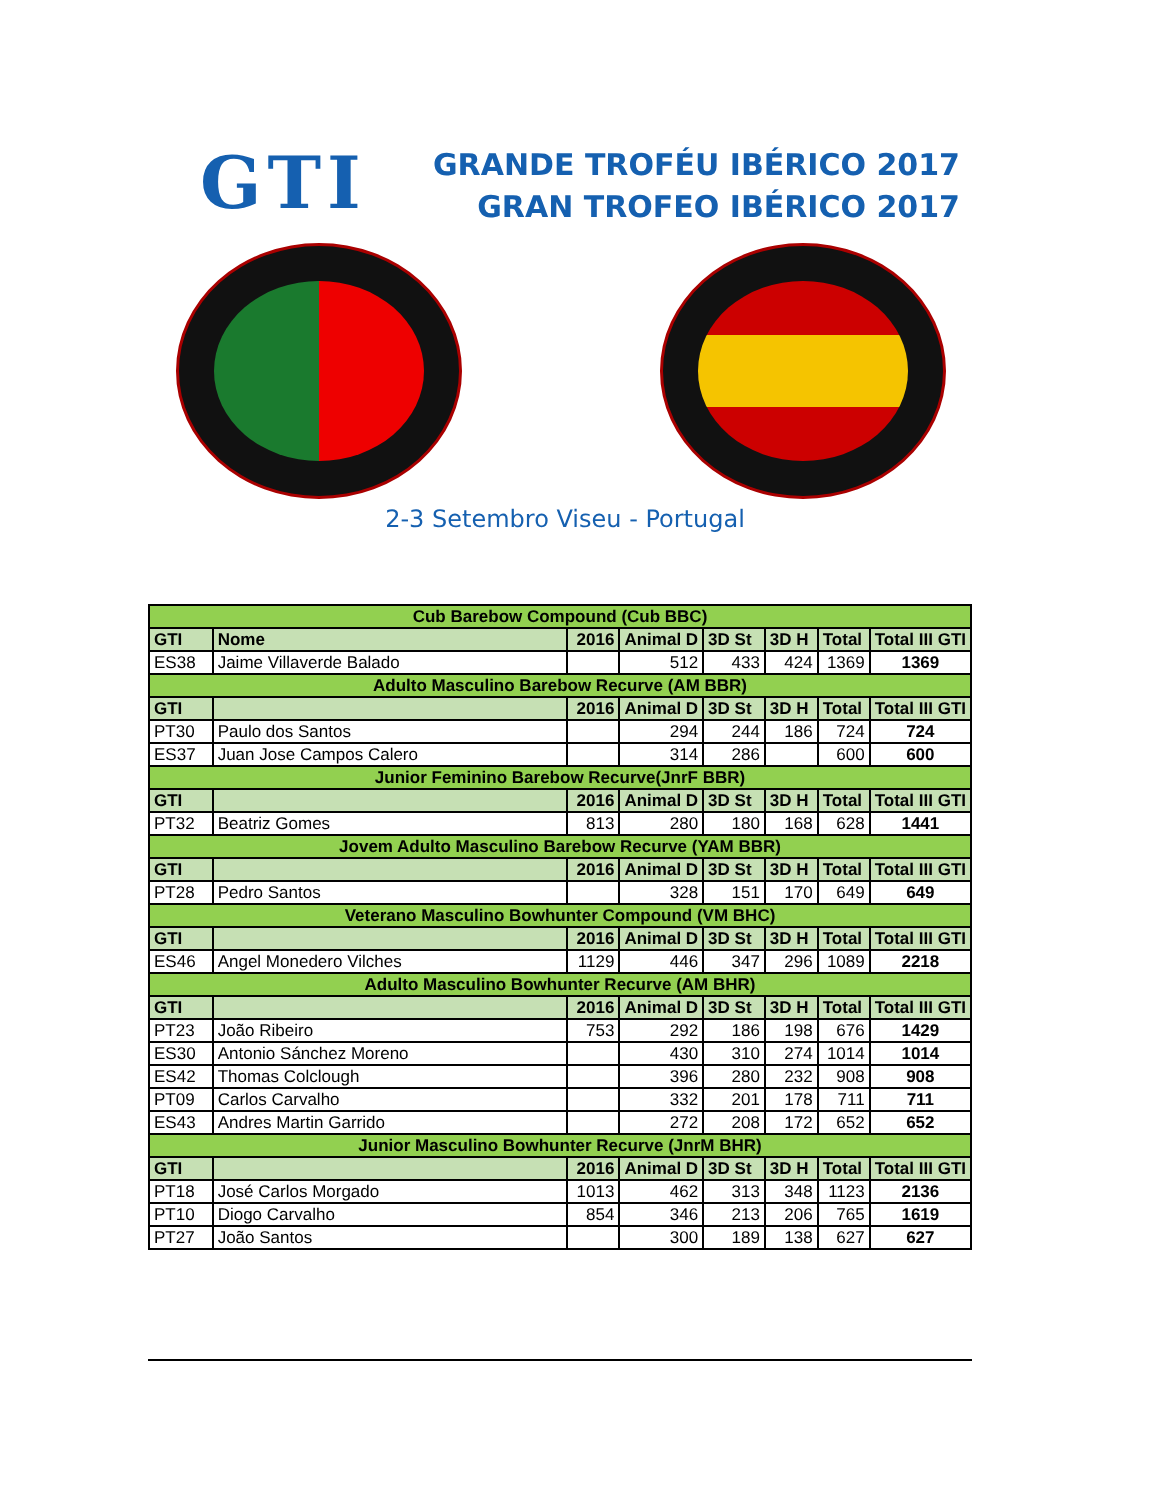GTI
GRANDE TROFÉU IBÉRICO 2017
GRAN TROFEO IBÉRICO 2017
2-3 Setembro Viseu - Portugal
| Cub Barebow Compound (Cub BBC) | | | | | | | |
| GTI | Nome | 2016 | Animal D | 3D St | 3D H | Total | Total III GTI |
| ES38 | Jaime Villaverde Balado | | 512 | 433 | 424 | 1369 | 1369 |
| Adulto Masculino Barebow Recurve (AM BBR) | | | | | | | |
| GTI | | 2016 | Animal D | 3D St | 3D H | Total | Total III GTI |
| PT30 | Paulo dos Santos | | 294 | 244 | 186 | 724 | 724 |
| ES37 | Juan Jose Campos Calero | | 314 | 286 | | 600 | 600 |
| Junior Feminino Barebow Recurve(JnrF BBR) | | | | | | | |
| GTI | | 2016 | Animal D | 3D St | 3D H | Total | Total III GTI |
| PT32 | Beatriz Gomes | 813 | 280 | 180 | 168 | 628 | 1441 |
| Jovem Adulto Masculino Barebow Recurve (YAM BBR) | | | | | | | |
| GTI | | 2016 | Animal D | 3D St | 3D H | Total | Total III GTI |
| PT28 | Pedro Santos | | 328 | 151 | 170 | 649 | 649 |
| Veterano Masculino Bowhunter Compound (VM BHC) | | | | | | | |
| GTI | | 2016 | Animal D | 3D St | 3D H | Total | Total III GTI |
| ES46 | Angel Monedero Vilches | 1129 | 446 | 347 | 296 | 1089 | 2218 |
| Adulto Masculino Bowhunter Recurve (AM BHR) | | | | | | | |
| GTI | | 2016 | Animal D | 3D St | 3D H | Total | Total III GTI |
| PT23 | João Ribeiro | 753 | 292 | 186 | 198 | 676 | 1429 |
| ES30 | Antonio Sánchez Moreno | | 430 | 310 | 274 | 1014 | 1014 |
| ES42 | Thomas Colclough | | 396 | 280 | 232 | 908 | 908 |
| PT09 | Carlos Carvalho | | 332 | 201 | 178 | 711 | 711 |
| ES43 | Andres Martin Garrido | | 272 | 208 | 172 | 652 | 652 |
| Junior Masculino Bowhunter Recurve (JnrM BHR) | | | | | | | |
| GTI | | 2016 | Animal D | 3D St | 3D H | Total | Total III GTI |
| PT18 | José Carlos Morgado | 1013 | 462 | 313 | 348 | 1123 | 2136 |
| PT10 | Diogo Carvalho | 854 | 346 | 213 | 206 | 765 | 1619 |
| PT27 | João Santos | | 300 | 189 | 138 | 627 | 627 |